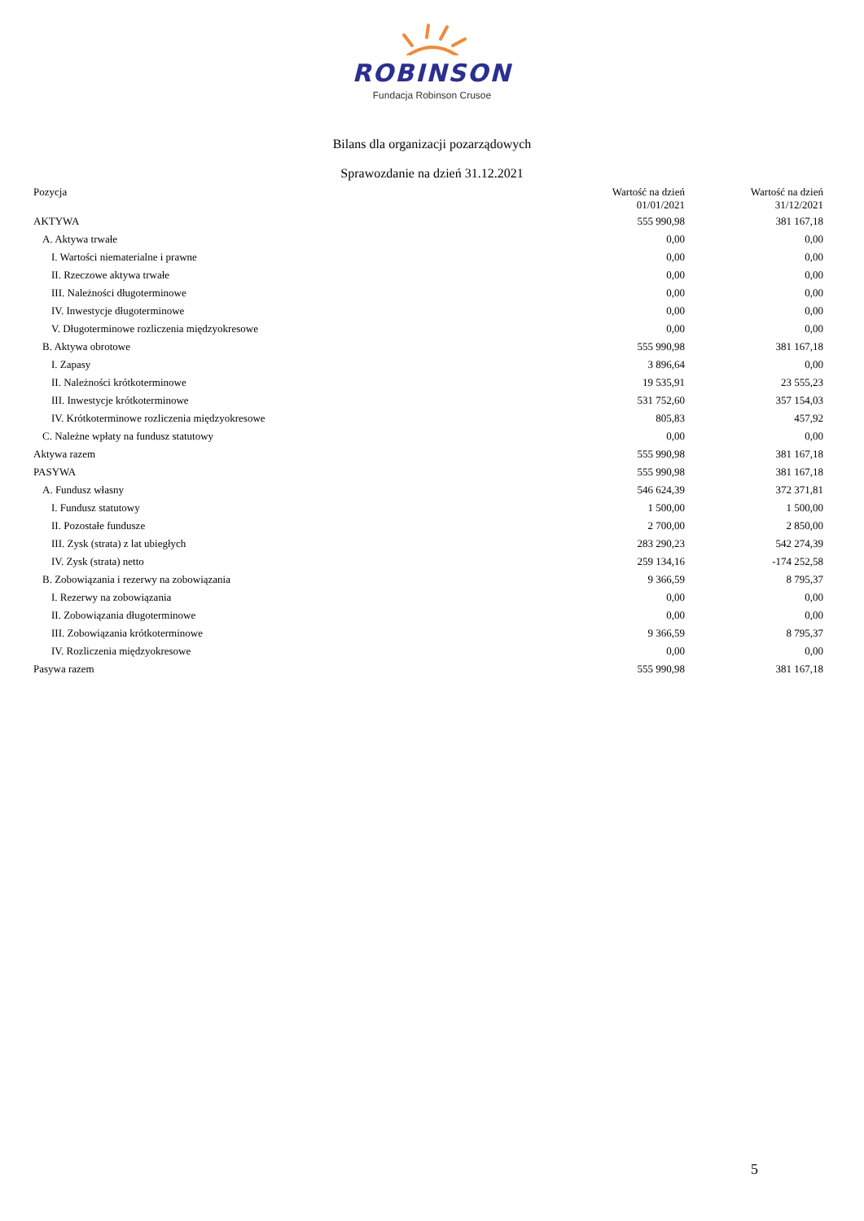ROBINSON
Fundacja Robinson Crusoe
Bilans dla organizacji pozarządowych
Sprawozdanie na dzień 31.12.2021
| Pozycja | Wartość na dzień 01/01/2021 | Wartość na dzień 31/12/2021 |
| --- | --- | --- |
| AKTYWA | 555 990,98 | 381 167,18 |
| A. Aktywa trwałe | 0,00 | 0,00 |
| I. Wartości niematerialne i prawne | 0,00 | 0,00 |
| II. Rzeczowe aktywa trwałe | 0,00 | 0,00 |
| III. Należności długoterminowe | 0,00 | 0,00 |
| IV. Inwestycje długoterminowe | 0,00 | 0,00 |
| V. Długoterminowe rozliczenia międzyokresowe | 0,00 | 0,00 |
| B. Aktywa obrotowe | 555 990,98 | 381 167,18 |
| I. Zapasy | 3 896,64 | 0,00 |
| II. Należności krótkoterminowe | 19 535,91 | 23 555,23 |
| III. Inwestycje krótkoterminowe | 531 752,60 | 357 154,03 |
| IV. Krótkoterminowe rozliczenia międzyokresowe | 805,83 | 457,92 |
| C. Należne wpłaty na fundusz statutowy | 0,00 | 0,00 |
| Aktywa razem | 555 990,98 | 381 167,18 |
| PASYWA | 555 990,98 | 381 167,18 |
| A. Fundusz własny | 546 624,39 | 372 371,81 |
| I. Fundusz statutowy | 1 500,00 | 1 500,00 |
| II. Pozostałe fundusze | 2 700,00 | 2 850,00 |
| III. Zysk (strata) z lat ubiegłych | 283 290,23 | 542 274,39 |
| IV. Zysk (strata) netto | 259 134,16 | -174 252,58 |
| B. Zobowiązania i rezerwy na zobowiązania | 9 366,59 | 8 795,37 |
| I. Rezerwy na zobowiązania | 0,00 | 0,00 |
| II. Zobowiązania długoterminowe | 0,00 | 0,00 |
| III. Zobowiązania krótkoterminowe | 9 366,59 | 8 795,37 |
| IV. Rozliczenia międzyokresowe | 0,00 | 0,00 |
| Pasywa razem | 555 990,98 | 381 167,18 |
5